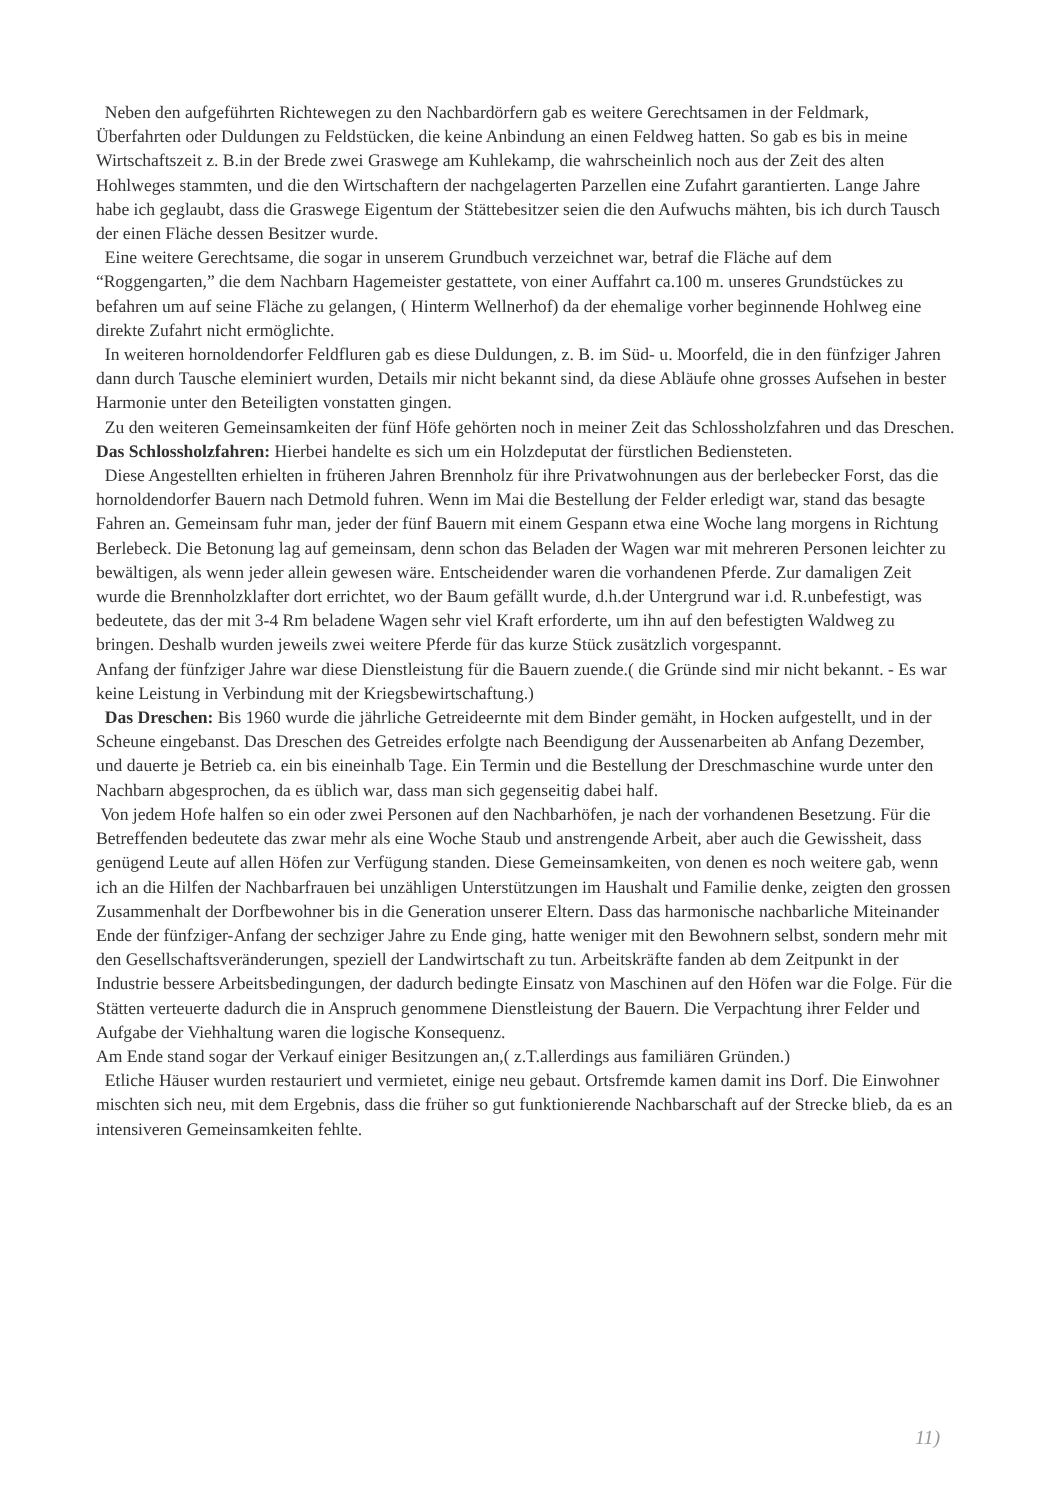Neben den aufgeführten Richtewegen zu den Nachbardörfern gab es weitere Gerechtsamen in der Feldmark, Überfahrten oder Duldungen zu Feldstücken, die keine Anbindung an einen Feldweg hatten. So gab es bis in meine Wirtschaftszeit z. B.in der Brede zwei Graswege am Kuhlekamp, die wahrscheinlich noch aus der Zeit des alten Hohlweges stammten, und die den Wirtschaftern der nachgelagerten Parzellen eine Zufahrt garantierten. Lange Jahre habe ich geglaubt, dass die Graswege Eigentum der Stättebesitzer seien die den Aufwuchs mähten, bis ich durch Tausch der einen Fläche dessen Besitzer wurde.
Eine weitere Gerechtsame, die sogar in unserem Grundbuch verzeichnet war, betraf die Fläche auf dem “Roggengarten,” die dem Nachbarn Hagemeister gestattete, von einer Auffahrt ca.100 m. unseres Grundstückes zu befahren um auf seine Fläche zu gelangen, ( Hinterm Wellnerhof) da der ehemalige vorher beginnende Hohlweg eine direkte Zufahrt nicht ermöglichte.
In weiteren hornoldendorfer Feldfluren gab es diese Duldungen, z. B. im Süd- u. Moorfeld, die in den fünfziger Jahren dann durch Tausche eleminiert wurden, Details mir nicht bekannt sind, da diese Abläufe ohne grosses Aufsehen in bester Harmonie unter den Beteiligten vonstatten gingen.
Zu den weiteren Gemeinsamkeiten der fünf Höfe gehörten noch in meiner Zeit das Schlossholzfahren und das Dreschen.
Das Schlossholzfahren: Hierbei handelte es sich um ein Holzdeputat der fürstlichen Bediensteten.
Diese Angestellten erhielten in früheren Jahren Brennholz für ihre Privatwohnungen aus der berlebecker Forst, das die hornoldendorfer Bauern nach Detmold fuhren. Wenn im Mai die Bestellung der Felder erledigt war, stand das besagte Fahren an. Gemeinsam fuhr man, jeder der fünf Bauern mit einem Gespann etwa eine Woche lang morgens in Richtung Berlebeck. Die Betonung lag auf gemeinsam, denn schon das Beladen der Wagen war mit mehreren Personen leichter zu bewältigen, als wenn jeder allein gewesen wäre. Entscheidender waren die vorhandenen Pferde. Zur damaligen Zeit wurde die Brennholzklafter dort errichtet, wo der Baum gefällt wurde, d.h.der Untergrund war i.d. R.unbefestigt, was bedeutete, das der mit 3-4 Rm beladene Wagen sehr viel Kraft erforderte, um ihn auf den befestigten Waldweg zu bringen. Deshalb wurden jeweils zwei weitere Pferde für das kurze Stück zusätzlich vorgespannt.
Anfang der fünfziger Jahre war diese Dienstleistung für die Bauern zuende.( die Gründe sind mir nicht bekannt. - Es war keine Leistung in Verbindung mit der Kriegsbewirtschaftung.)
Das Dreschen: Bis 1960 wurde die jährliche Getreideernte mit dem Binder gemäht, in Hocken aufgestellt, und in der Scheune eingebanst. Das Dreschen des Getreides erfolgte nach Beendigung der Aussenarbeiten ab Anfang Dezember, und dauerte je Betrieb ca. ein bis eineinhalb Tage. Ein Termin und die Bestellung der Dreschmaschine wurde unter den Nachbarn abgesprochen, da es üblich war, dass man sich gegenseitig dabei half.
Von jedem Hofe halfen so ein oder zwei Personen auf den Nachbarhöfen, je nach der vorhandenen Besetzung. Für die Betreffenden bedeutete das zwar mehr als eine Woche Staub und anstrengende Arbeit, aber auch die Gewissheit, dass genügend Leute auf allen Höfen zur Verfügung standen. Diese Gemeinsamkeiten, von denen es noch weitere gab, wenn ich an die Hilfen der Nachbarfrauen bei unzähligen Unterstützungen im Haushalt und Familie denke, zeigten den grossen Zusammenhalt der Dorfbewohner bis in die Generation unserer Eltern. Dass das harmonische nachbarliche Miteinander Ende der fünfziger-Anfang der sechziger Jahre zu Ende ging, hatte weniger mit den Bewohnern selbst, sondern mehr mit den Gesellschaftsveränderungen, speziell der Landwirtschaft zu tun. Arbeitskräfte fanden ab dem Zeitpunkt in der Industrie bessere Arbeitsbedingungen, der dadurch bedingte Einsatz von Maschinen auf den Höfen war die Folge. Für die Stätten verteuerte dadurch die in Anspruch genommene Dienstleistung der Bauern. Die Verpachtung ihrer Felder und Aufgabe der Viehhaltung waren die logische Konsequenz.
Am Ende stand sogar der Verkauf einiger Besitzungen an,( z.T.allerdings aus familiären Gründen.)
Etliche Häuser wurden restauriert und vermietet, einige neu gebaut. Ortsfremde kamen damit ins Dorf. Die Einwohner mischten sich neu, mit dem Ergebnis, dass die früher so gut funktionierende Nachbarschaft auf der Strecke blieb, da es an intensiveren Gemeinsamkeiten fehlte.
11)